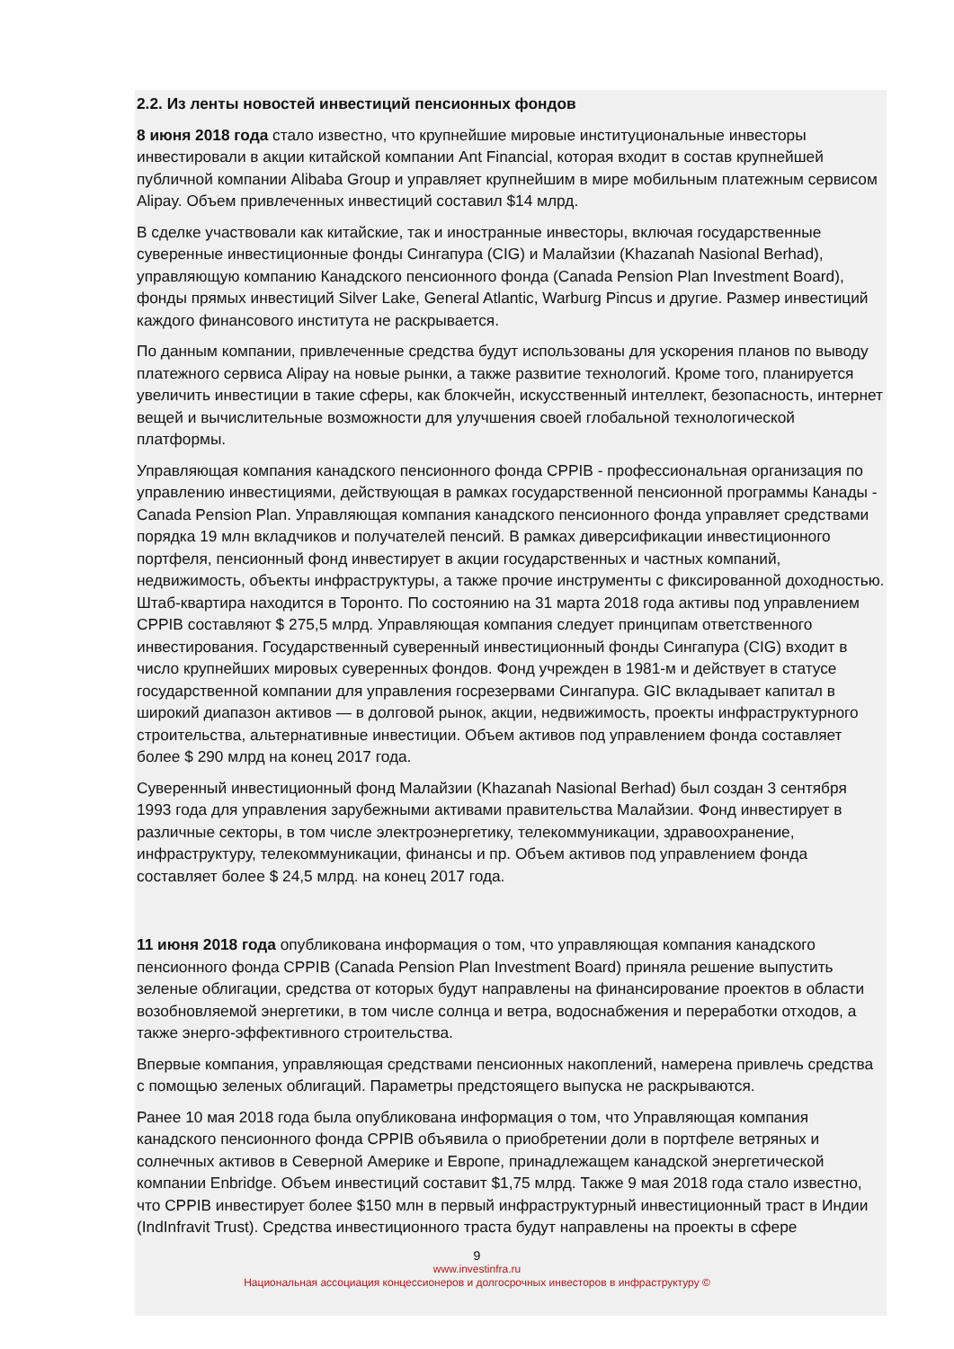2.2. Из ленты новостей инвестиций пенсионных фондов
8 июня 2018 года стало известно, что крупнейшие мировые институциональные инвесторы инвестировали в акции китайской компании Ant Financial, которая входит в состав крупнейшей публичной компании Alibaba Group и управляет крупнейшим в мире мобильным платежным сервисом Alipay. Объем привлеченных инвестиций составил $14 млрд.
В сделке участвовали как китайские, так и иностранные инвесторы, включая государственные суверенные инвестиционные фонды Сингапура (CIG) и Малайзии (Khazanah Nasional Berhad), управляющую компанию Канадского пенсионного фонда (Canada Pension Plan Investment Board), фонды прямых инвестиций Silver Lake, General Atlantic, Warburg Pincus и другие. Размер инвестиций каждого финансового института не раскрывается.
По данным компании, привлеченные средства будут использованы для ускорения планов по выводу платежного сервиса Alipay на новые рынки, а также развитие технологий. Кроме того, планируется увеличить инвестиции в такие сферы, как блокчейн, искусственный интеллект, безопасность, интернет вещей и вычислительные возможности для улучшения своей глобальной технологической платформы.
Управляющая компания канадского пенсионного фонда CPPIB - профессиональная организация по управлению инвестициями, действующая в рамках государственной пенсионной программы Канады - Canada Pension Plan. Управляющая компания канадского пенсионного фонда управляет средствами порядка 19 млн вкладчиков и получателей пенсий. В рамках диверсификации инвестиционного портфеля, пенсионный фонд инвестирует в акции государственных и частных компаний, недвижимость, объекты инфраструктуры, а также прочие инструменты с фиксированной доходностью. Штаб-квартира находится в Торонто. По состоянию на 31 марта 2018 года активы под управлением CPPIB составляют $ 275,5 млрд. Управляющая компания следует принципам ответственного инвестирования. Государственный суверенный инвестиционный фонды Сингапура (CIG) входит в число крупнейших мировых суверенных фондов. Фонд учрежден в 1981-м и действует в статусе государственной компании для управления госрезервами Сингапура. GIC вкладывает капитал в широкий диапазон активов — в долговой рынок, акции, недвижимость, проекты инфраструктурного строительства, альтернативные инвестиции. Объем активов под управлением фонда составляет более $ 290 млрд на конец 2017 года.
Суверенный инвестиционный фонд Малайзии (Khazanah Nasional Berhad) был создан 3 сентября 1993 года для управления зарубежными активами правительства Малайзии. Фонд инвестирует в различные секторы, в том числе электроэнергетику, телекоммуникации, здравоохранение, инфраструктуру, телекоммуникации, финансы и пр. Объем активов под управлением фонда составляет более $ 24,5 млрд. на конец 2017 года.
11 июня 2018 года опубликована информация о том, что управляющая компания канадского пенсионного фонда CPPIB (Canada Pension Plan Investment Board) приняла решение выпустить зеленые облигации, средства от которых будут направлены на финансирование проектов в области возобновляемой энергетики, в том числе солнца и ветра, водоснабжения и переработки отходов, а также энерго-эффективного строительства.
Впервые компания, управляющая средствами пенсионных накоплений, намерена привлечь средства с помощью зеленых облигаций. Параметры предстоящего выпуска не раскрываются.
Ранее 10 мая 2018 года была опубликована информация о том, что Управляющая компания канадского пенсионного фонда CPPIB объявила о приобретении доли в портфеле ветряных и солнечных активов в Северной Америке и Европе, принадлежащем канадской энергетической компании Enbridge. Объем инвестиций составит $1,75 млрд. Также 9 мая 2018 года стало известно, что CPPIB инвестирует более $150 млн в первый инфраструктурный инвестиционный траст в Индии (IndInfravit Trust). Средства инвестиционного траста будут направлены на проекты в сфере
9
www.investinfra.ru
Национальная ассоциация концессионеров и долгосрочных инвесторов в инфраструктуру ©